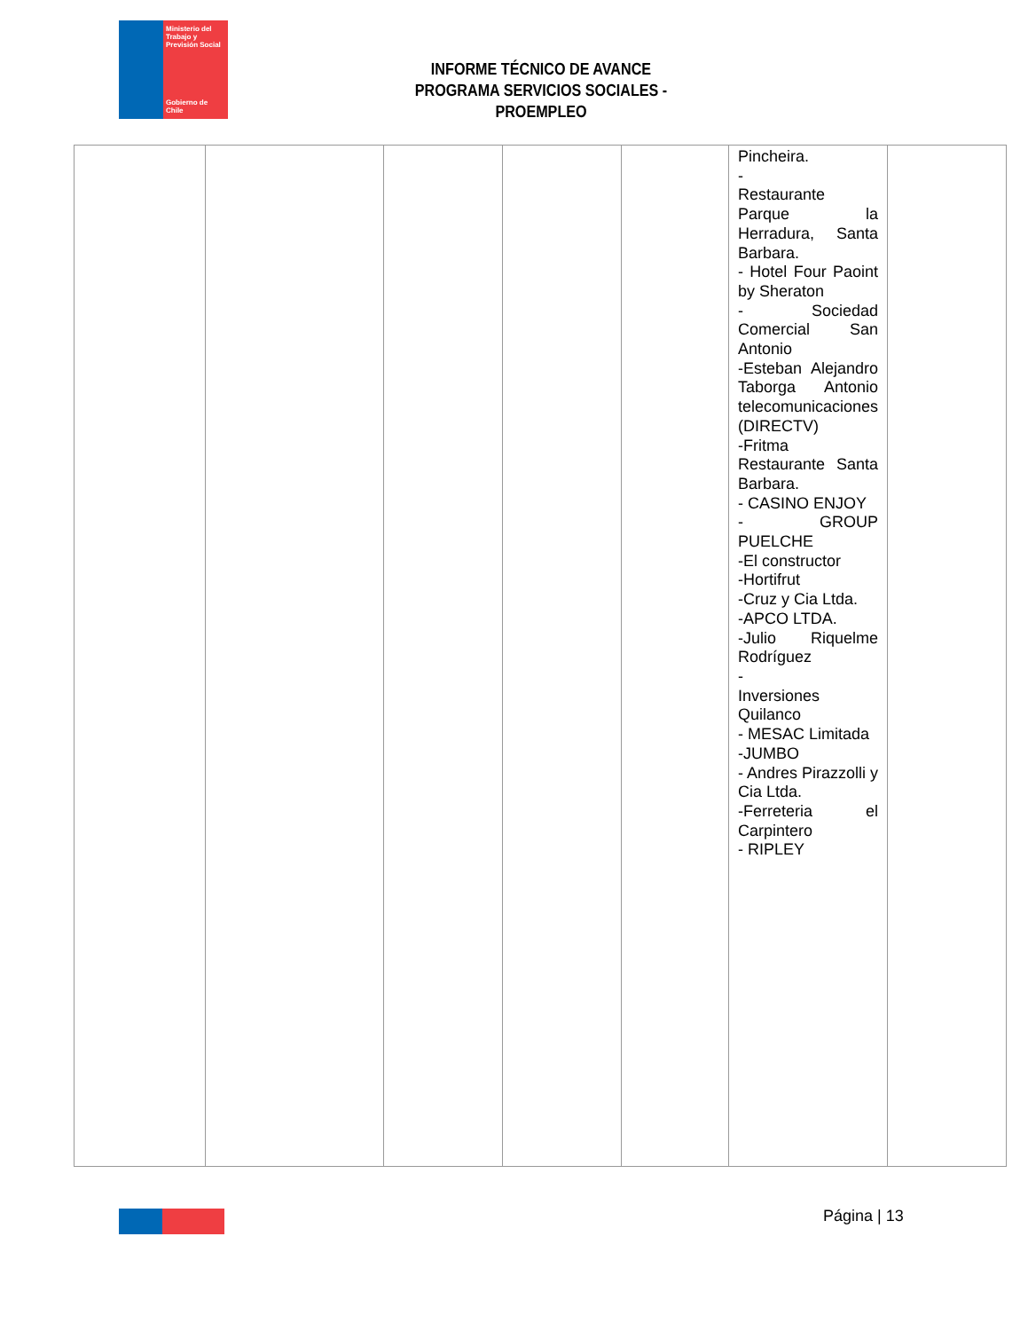Ministerio del Trabajo y Previsión Social
Gobierno de Chile
INFORME TÉCNICO DE AVANCE
PROGRAMA SERVICIOS SOCIALES - PROEMPLEO
| | | | | | Pincheira. - Restaurante Parque la Herradura, Santa Barbara. - Hotel Four Paoint by Sheraton - Sociedad Comercial San Antonio -Esteban Alejandro Taborga Antonio telecomunicaciones (DIRECTV) -Fritma Restaurante Santa Barbara. - CASINO ENJOY - GROUP PUELCHE -El constructor -Hortifrut -Cruz y Cia Ltda. -APCO LTDA. -Julio Riquelme Rodríguez - Inversiones Quilanco - MESAC Limitada -JUMBO - Andres Pirazzolli y Cia Ltda. -Ferreteria el Carpintero - RIPLEY | |
Página | 13